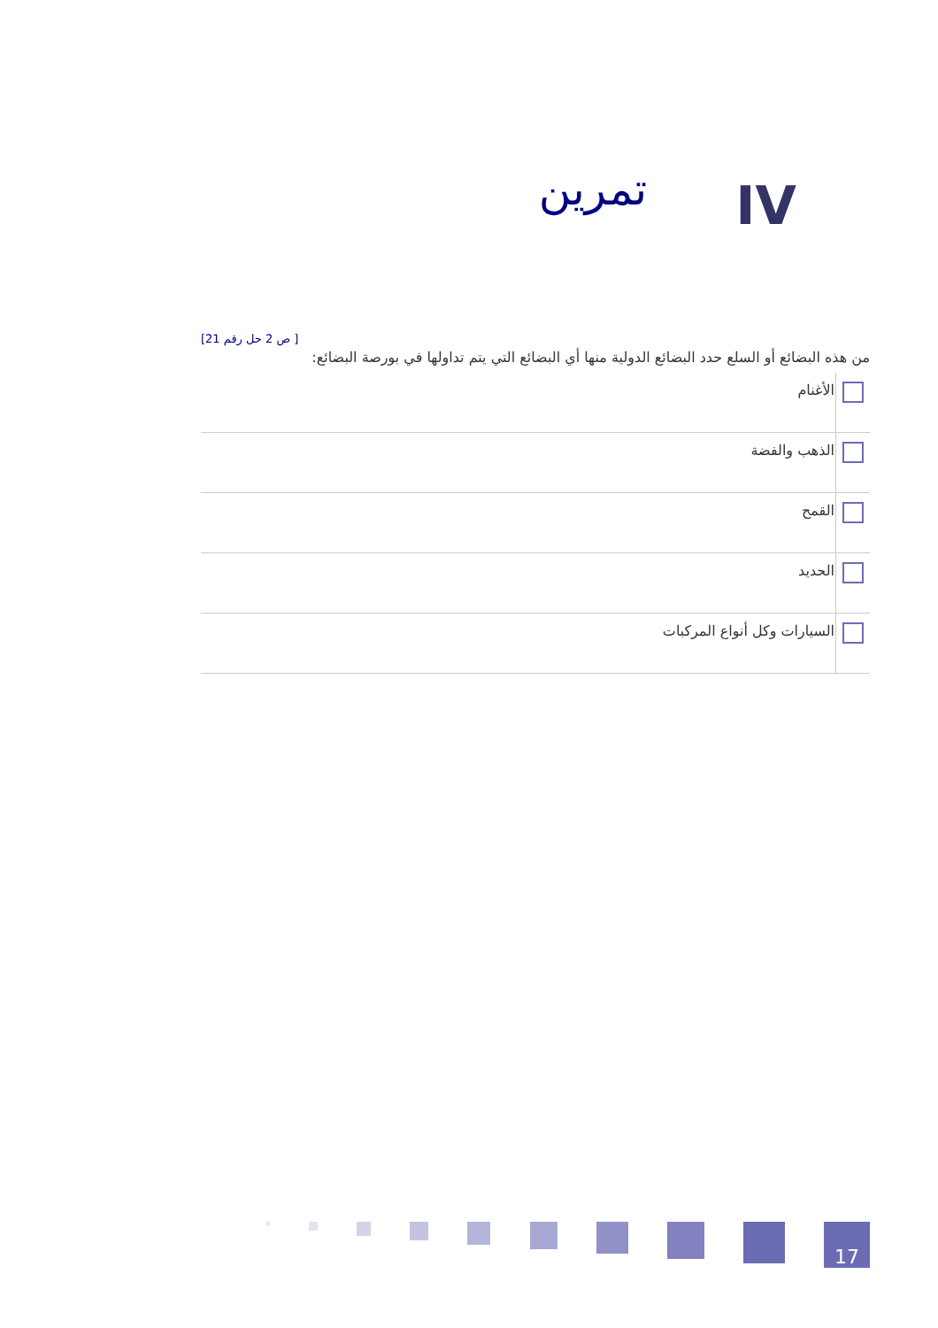IV
تمرين
[21 ص 2 حل رقم ]
من هذه البضائع أو السلع حدد البضائع الدولية منها أي البضائع التي يتم تداولها في بورصة البضائع:
| | الأغنام |
| | الذهب والفضة |
| | القمح |
| | الحديد |
| | السيارات وكل أنواع المركبات |
17